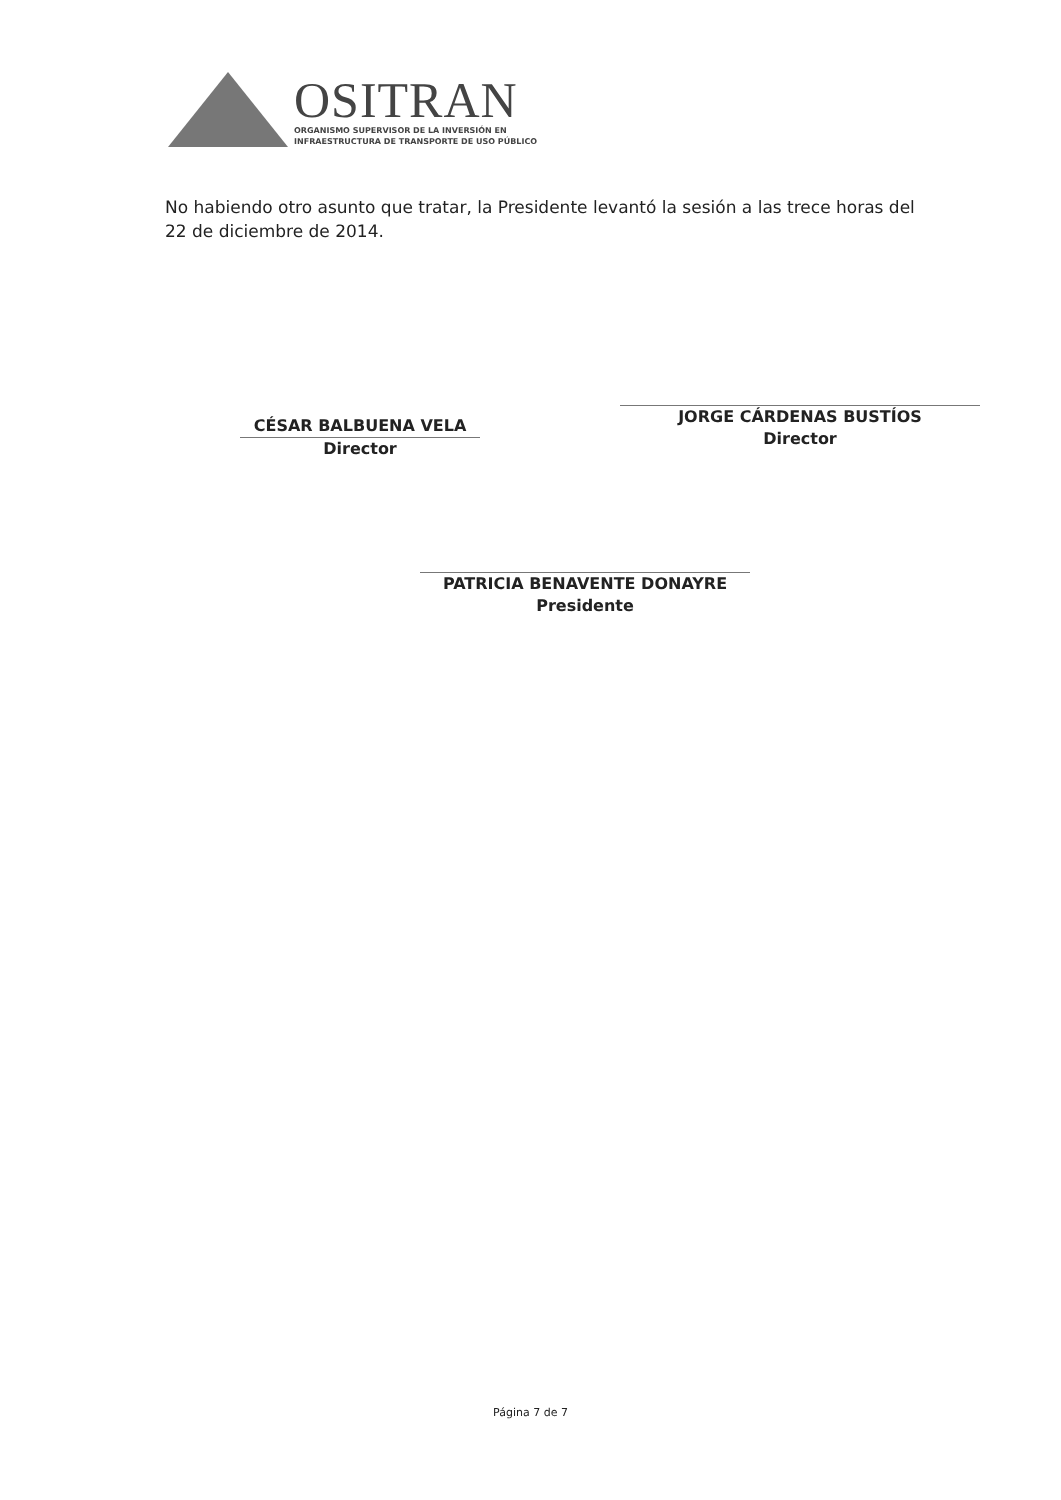OSITRAN
ORGANISMO SUPERVISOR DE LA INVERSIÓN EN
INFRAESTRUCTURA DE TRANSPORTE DE USO PÚBLICO
No habiendo otro asunto que tratar, la Presidente levantó la sesión a las trece horas del 22 de diciembre de 2014.
CÉSAR BALBUENA VELA
Director
JORGE CÁRDENAS BUSTÍOS
Director
PATRICIA BENAVENTE DONAYRE
Presidente
Página 7 de 7